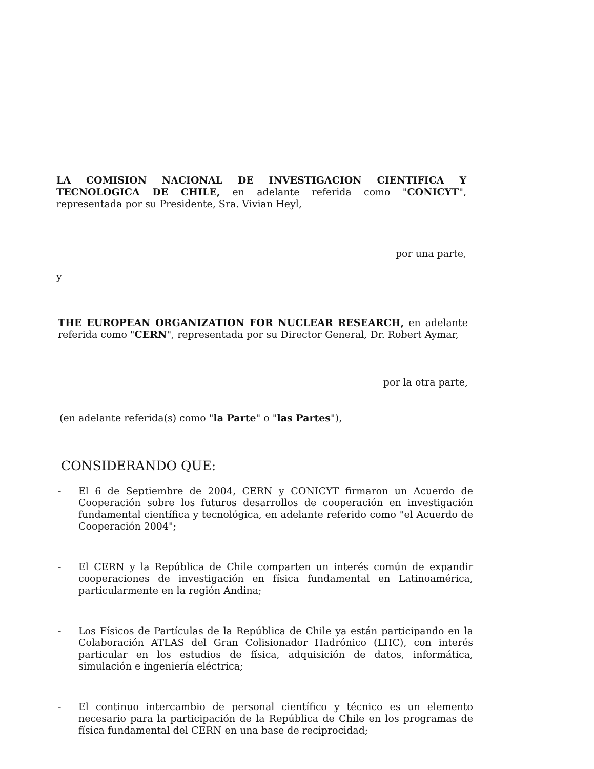LA COMISION NACIONAL DE INVESTIGACION CIENTIFICA Y TECNOLOGICA DE CHILE, en adelante referida como "CONICYT", representada por su Presidente, Sra. Vivian Heyl,
por una parte,
y
THE EUROPEAN ORGANIZATION FOR NUCLEAR RESEARCH, en adelante referida como "CERN", representada por su Director General, Dr. Robert Aymar,
por la otra parte,
(en adelante referida(s) como "la Parte" o "las Partes"),
CONSIDERANDO QUE:
- El 6 de Septiembre de 2004, CERN y CONICYT firmaron un Acuerdo de Cooperación sobre los futuros desarrollos de cooperación en investigación fundamental científica y tecnológica, en adelante referido como "el Acuerdo de Cooperación 2004";
- El CERN y la República de Chile comparten un interés común de expandir cooperaciones de investigación en física fundamental en Latinoamérica, particularmente en la región Andina;
- Los Físicos de Partículas de la República de Chile ya están participando en la Colaboración ATLAS del Gran Colisionador Hadrónico (LHC), con interés particular en los estudios de física, adquisición de datos, informática, simulación e ingeniería eléctrica;
- El continuo intercambio de personal científico y técnico es un elemento necesario para la participación de la República de Chile en los programas de física fundamental del CERN en una base de reciprocidad;